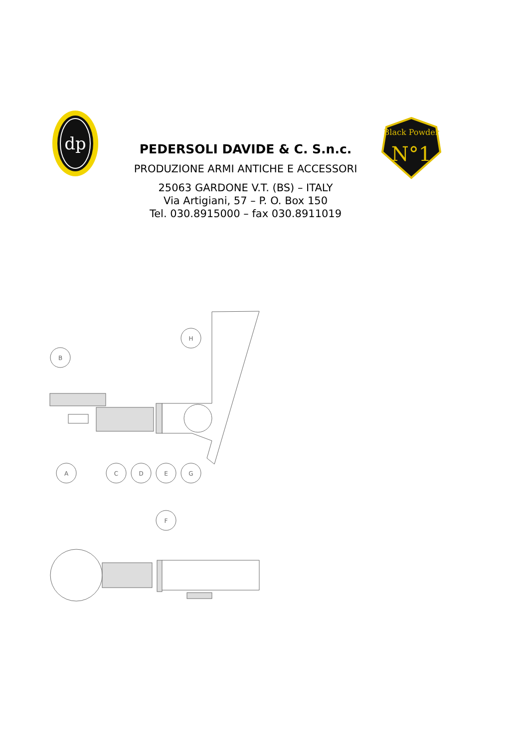dp
PEDERSOLI DAVIDE & C. S.n.c.
PRODUZIONE ARMI ANTICHE E ACCESSORI
25063 GARDONE V.T. (BS) – ITALY
Via Artigiani, 57 – P. O. Box 150
Tel. 030.8915000 – fax 030.8911019
Black Powder
N°1
H
B
A
C
D
E
G
F